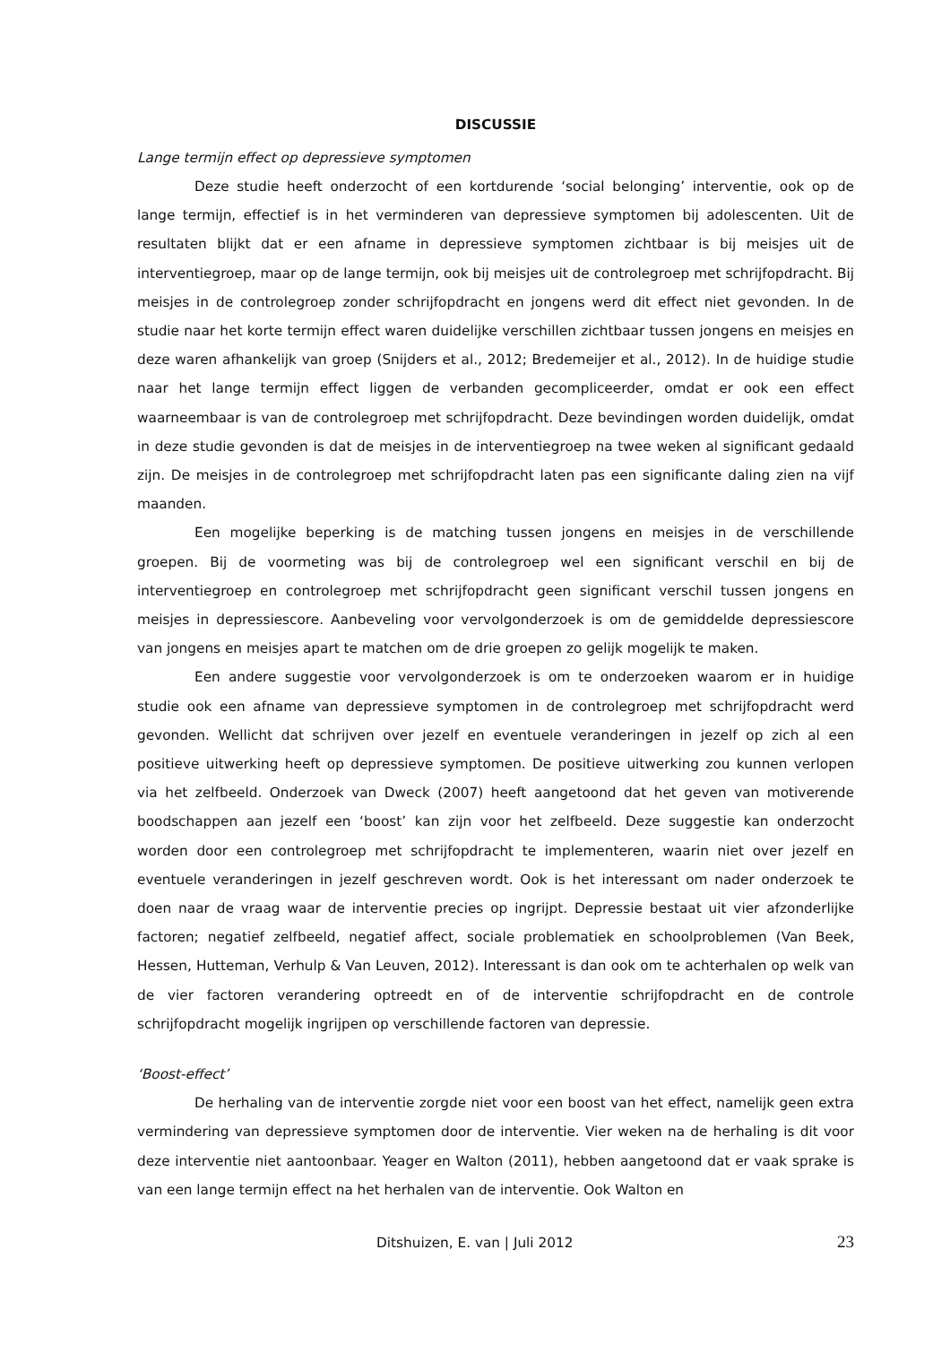DISCUSSIE
Lange termijn effect op depressieve symptomen
Deze studie heeft onderzocht of een kortdurende ‘social belonging’ interventie, ook op de lange termijn, effectief is in het verminderen van depressieve symptomen bij adolescenten. Uit de resultaten blijkt dat er een afname in depressieve symptomen zichtbaar is bij meisjes uit de interventiegroep, maar op de lange termijn, ook bij meisjes uit de controlegroep met schrijfopdracht. Bij meisjes in de controlegroep zonder schrijfopdracht en jongens werd dit effect niet gevonden. In de studie naar het korte termijn effect waren duidelijke verschillen zichtbaar tussen jongens en meisjes en deze waren afhankelijk van groep (Snijders et al., 2012; Bredemeijer et al., 2012). In de huidige studie naar het lange termijn effect liggen de verbanden gecompliceerder, omdat er ook een effect waarneembaar is van de controlegroep met schrijfopdracht. Deze bevindingen worden duidelijk, omdat in deze studie gevonden is dat de meisjes in de interventiegroep na twee weken al significant gedaald zijn. De meisjes in de controlegroep met schrijfopdracht laten pas een significante daling zien na vijf maanden.
Een mogelijke beperking is de matching tussen jongens en meisjes in de verschillende groepen. Bij de voormeting was bij de controlegroep wel een significant verschil en bij de interventiegroep en controlegroep met schrijfopdracht geen significant verschil tussen jongens en meisjes in depressiescore. Aanbeveling voor vervolgonderzoek is om de gemiddelde depressiescore van jongens en meisjes apart te matchen om de drie groepen zo gelijk mogelijk te maken.
Een andere suggestie voor vervolgonderzoek is om te onderzoeken waarom er in huidige studie ook een afname van depressieve symptomen in de controlegroep met schrijfopdracht werd gevonden. Wellicht dat schrijven over jezelf en eventuele veranderingen in jezelf op zich al een positieve uitwerking heeft op depressieve symptomen. De positieve uitwerking zou kunnen verlopen via het zelfbeeld. Onderzoek van Dweck (2007) heeft aangetoond dat het geven van motiverende boodschappen aan jezelf een ‘boost’ kan zijn voor het zelfbeeld. Deze suggestie kan onderzocht worden door een controlegroep met schrijfopdracht te implementeren, waarin niet over jezelf en eventuele veranderingen in jezelf geschreven wordt. Ook is het interessant om nader onderzoek te doen naar de vraag waar de interventie precies op ingrijpt. Depressie bestaat uit vier afzonderlijke factoren; negatief zelfbeeld, negatief affect, sociale problematiek en schoolproblemen (Van Beek, Hessen, Hutteman, Verhulp & Van Leuven, 2012). Interessant is dan ook om te achterhalen op welk van de vier factoren verandering optreedt en of de interventie schrijfopdracht en de controle schrijfopdracht mogelijk ingrijpen op verschillende factoren van depressie.
‘Boost-effect’
De herhaling van de interventie zorgde niet voor een boost van het effect, namelijk geen extra vermindering van depressieve symptomen door de interventie. Vier weken na de herhaling is dit voor deze interventie niet aantoonbaar. Yeager en Walton (2011), hebben aangetoond dat er vaak sprake is van een lange termijn effect na het herhalen van de interventie. Ook Walton en
Ditshuizen, E. van | Juli 2012 23